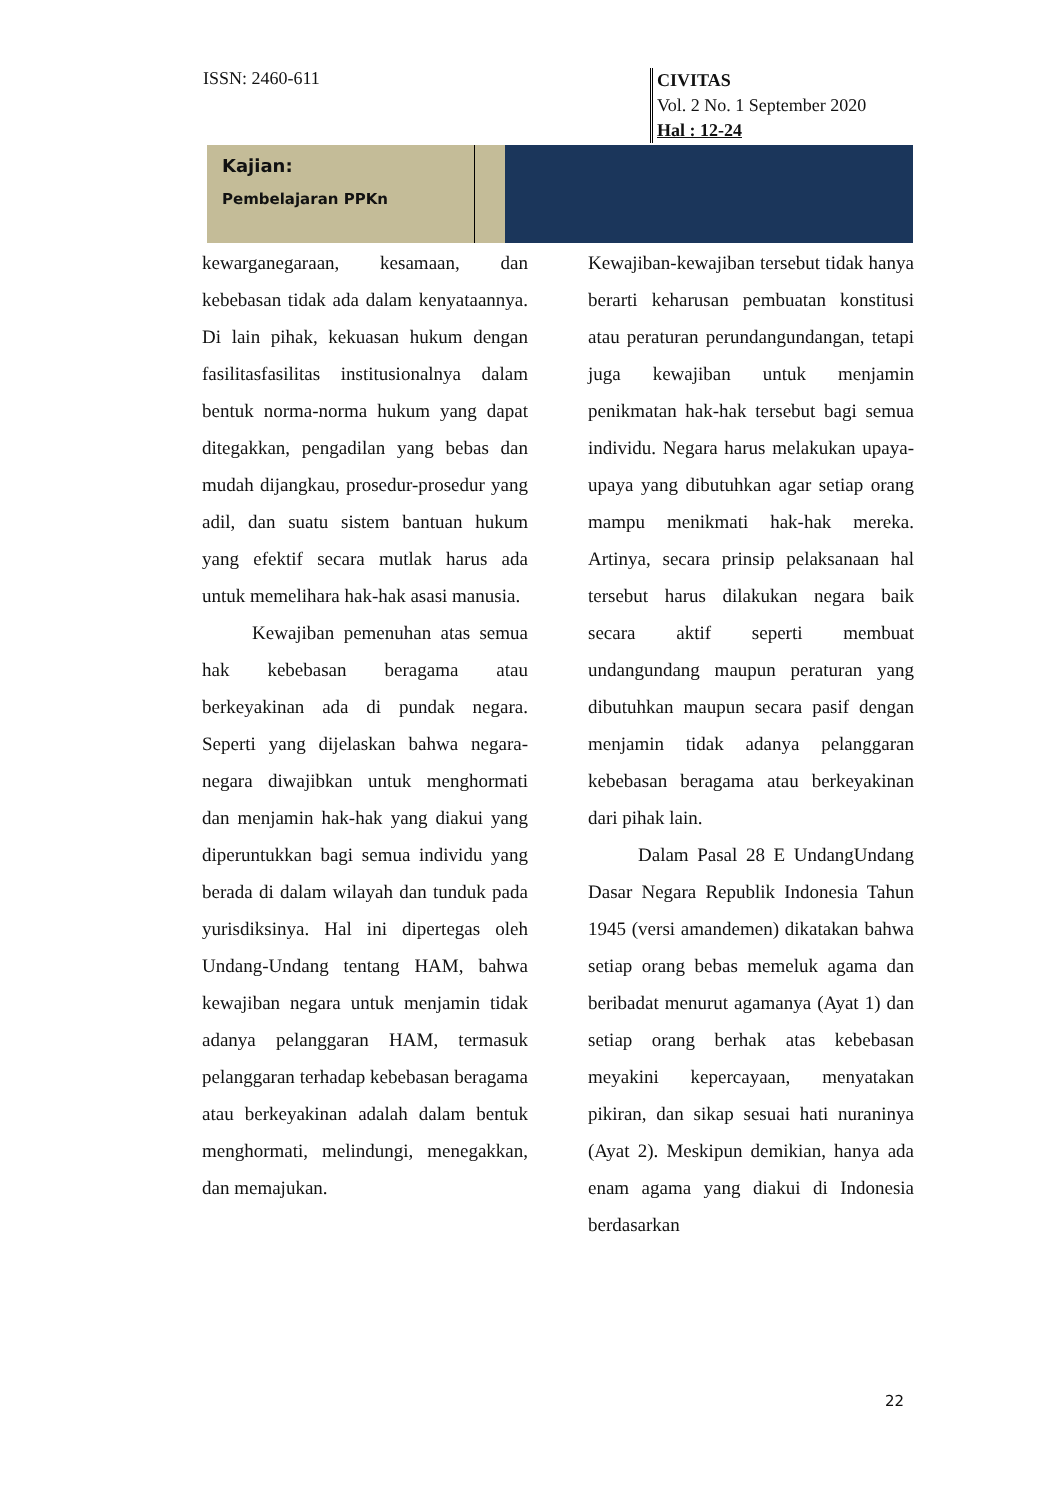ISSN: 2460-611
CIVITAS
Vol. 2 No. 1 September 2020
Hal : 12-24
Kajian:
Pembelajaran PPKn
kewarganegaraan, kesamaan, dan kebebasan tidak ada dalam kenyataannya. Di lain pihak, kekuasan hukum dengan fasilitasfasilitas institusionalnya dalam bentuk norma-norma hukum yang dapat ditegakkan, pengadilan yang bebas dan mudah dijangkau, prosedur-prosedur yang adil, dan suatu sistem bantuan hukum yang efektif secara mutlak harus ada untuk memelihara hak-hak asasi manusia.
Kewajiban pemenuhan atas semua hak kebebasan beragama atau berkeyakinan ada di pundak negara. Seperti yang dijelaskan bahwa negara-negara diwajibkan untuk menghormati dan menjamin hak-hak yang diakui yang diperuntukkan bagi semua individu yang berada di dalam wilayah dan tunduk pada yurisdiksinya. Hal ini dipertegas oleh Undang-Undang tentang HAM, bahwa kewajiban negara untuk menjamin tidak adanya pelanggaran HAM, termasuk pelanggaran terhadap kebebasan beragama atau berkeyakinan adalah dalam bentuk menghormati, melindungi, menegakkan, dan memajukan.
Kewajiban-kewajiban tersebut tidak hanya berarti keharusan pembuatan konstitusi atau peraturan perundangundangan, tetapi juga kewajiban untuk menjamin penikmatan hak-hak tersebut bagi semua individu. Negara harus melakukan upaya-upaya yang dibutuhkan agar setiap orang mampu menikmati hak-hak mereka. Artinya, secara prinsip pelaksanaan hal tersebut harus dilakukan negara baik secara aktif seperti membuat undangundang maupun peraturan yang dibutuhkan maupun secara pasif dengan menjamin tidak adanya pelanggaran kebebasan beragama atau berkeyakinan dari pihak lain.
Dalam Pasal 28 E UndangUndang Dasar Negara Republik Indonesia Tahun 1945 (versi amandemen) dikatakan bahwa setiap orang bebas memeluk agama dan beribadat menurut agamanya (Ayat 1) dan setiap orang berhak atas kebebasan meyakini kepercayaan, menyatakan pikiran, dan sikap sesuai hati nuraninya (Ayat 2). Meskipun demikian, hanya ada enam agama yang diakui di Indonesia berdasarkan
22